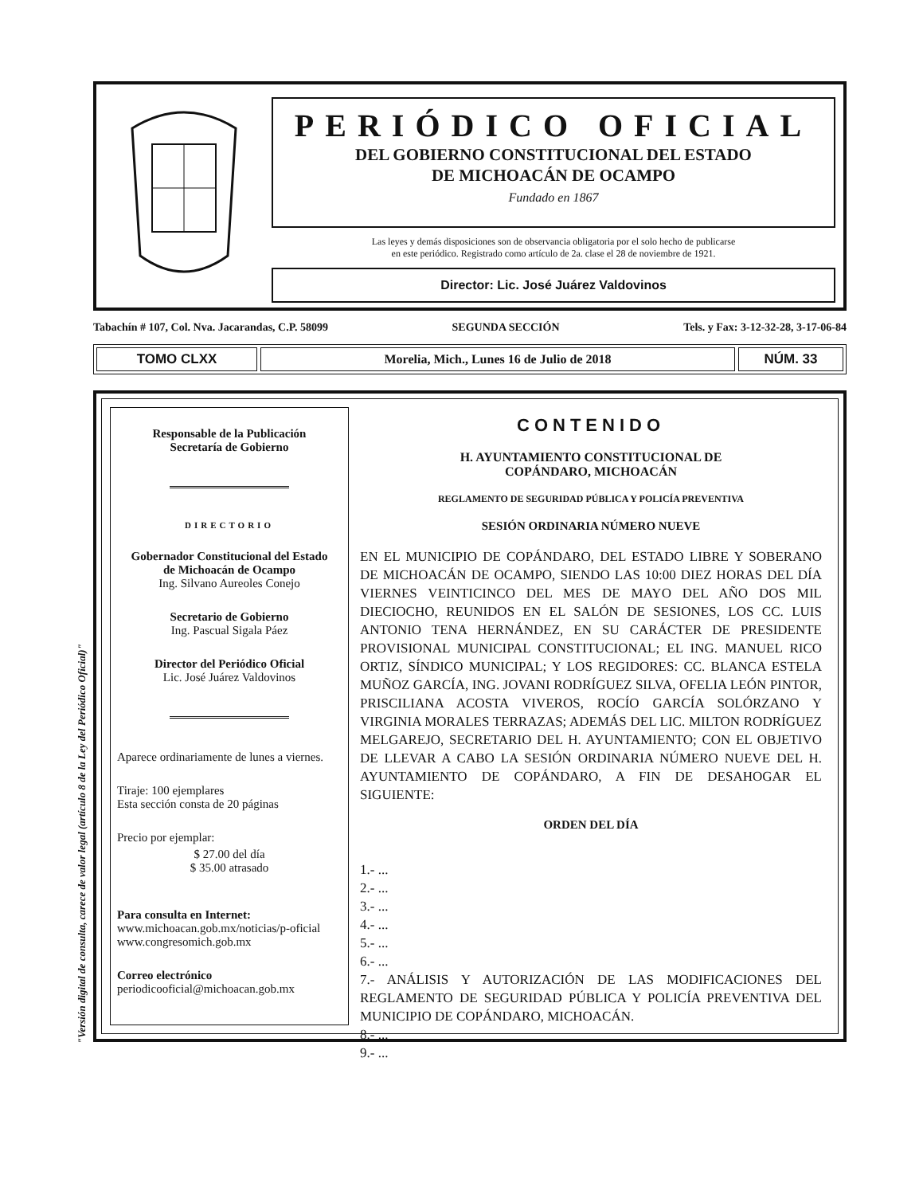PERIÓDICO OFICIAL
DEL GOBIERNO CONSTITUCIONAL DEL ESTADO
DE MICHOACÁN DE OCAMPO
Fundado en 1867
Las leyes y demás disposiciones son de observancia obligatoria por el solo hecho de publicarse
en este periódico. Registrado como artículo de 2a. clase el 28 de noviembre de 1921.
Director: Lic. José Juárez Valdovinos
Tabachín # 107, Col. Nva. Jacarandas, C.P. 58099 SEGUNDA SECCIÓN Tels. y Fax: 3-12-32-28, 3-17-06-84
TOMO CLXX Morelia, Mich., Lunes 16 de Julio de 2018
NÚM. 33
Responsable de la Publicación
Secretaría de Gobierno
DIRECTORIO
Gobernador Constitucional del Estado
de Michoacán de Ocampo
Ing. Silvano Aureoles Conejo
Secretario de Gobierno
Ing. Pascual Sigala Páez
Director del Periódico Oficial
Lic. José Juárez Valdovinos
Aparece ordinariamente de lunes a viernes.
Tiraje: 100 ejemplares
Esta sección consta de 20 páginas
Precio por ejemplar:
$ 27.00 del día
$ 35.00 atrasado
Para consulta en Internet:
www.michoacan.gob.mx/noticias/p-oficial
www.congresomich.gob.mx
Correo electrónico
periodicooficial@michoacan.gob.mx
CONTENIDO
H. AYUNTAMIENTO CONSTITUCIONAL DE
COPÁNDARO, MICHOACÁN
REGLAMENTO DE SEGURIDAD PÚBLICA Y POLICÍA PREVENTIVA
SESIÓN ORDINARIA NÚMERO NUEVE
EN EL MUNICIPIO DE COPÁNDARO, DEL ESTADO LIBRE Y SOBERANO DE MICHOACÁN DE OCAMPO, SIENDO LAS 10:00 DIEZ HORAS DEL DÍA VIERNES VEINTICINCO DEL MES DE MAYO DEL AÑO DOS MIL DIECIOCHO, REUNIDOS EN EL SALÓN DE SESIONES, LOS CC. LUIS ANTONIO TENA HERNÁNDEZ, EN SU CARÁCTER DE PRESIDENTE PROVISIONAL MUNICIPAL CONSTITUCIONAL; EL ING. MANUEL RICO ORTIZ, SÍNDICO MUNICIPAL; Y LOS REGIDORES: CC. BLANCA ESTELA MUÑOZ GARCÍA, ING. JOVANI RODRÍGUEZ SILVA, OFELIA LEÓN PINTOR, PRISCILIANA ACOSTA VIVEROS, ROCÍO GARCÍA SOLÓRZANO Y VIRGINIA MORALES TERRAZAS; ADEMÁS DEL LIC. MILTON RODRÍGUEZ MELGAREJO, SECRETARIO DEL H. AYUNTAMIENTO; CON EL OBJETIVO DE LLEVAR A CABO LA SESIÓN ORDINARIA NÚMERO NUEVE DEL H. AYUNTAMIENTO DE COPÁNDARO, A FIN DE DESAHOGAR EL SIGUIENTE:
ORDEN DEL DÍA
1.- ...
2.- ...
3.- ...
4.- ...
5.- ...
6.- ...
7.- ANÁLISIS Y AUTORIZACIÓN DE LAS MODIFICACIONES DEL REGLAMENTO DE SEGURIDAD PÚBLICA Y POLICÍA PREVENTIVA DEL MUNICIPIO DE COPÁNDARO, MICHOACÁN.
8.- ...
9.- ...
"Versión digital de consulta, carece de valor legal (artículo 8 de la Ley del Periódico Oficial)"